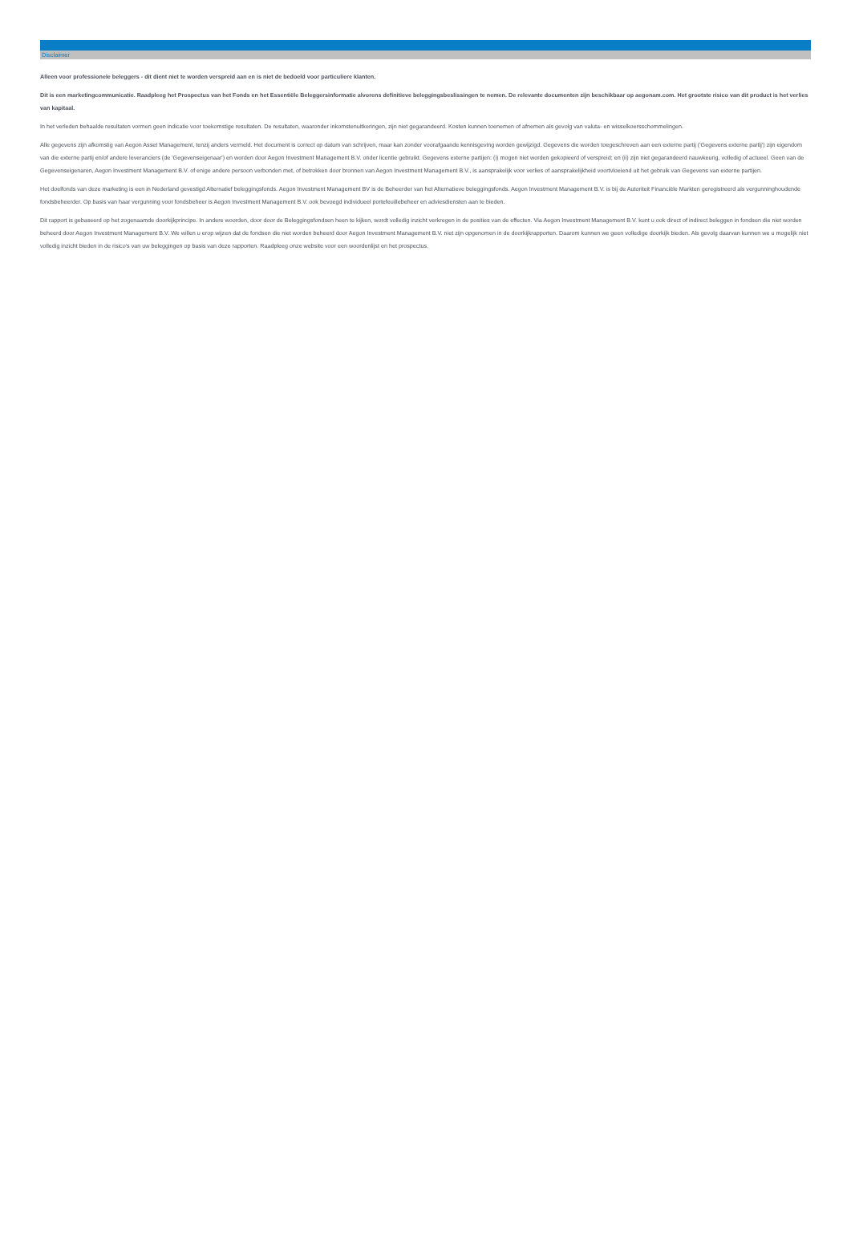Disclaimer
Alleen voor professionele beleggers - dit dient niet te worden verspreid aan en is niet de bedoeld voor particuliere klanten.
Dit is een marketingcommunicatie. Raadpleeg het Prospectus van het Fonds en het Essentiële Beleggersinformatie alvorens definitieve beleggingsbeslissingen te nemen. De relevante documenten zijn beschikbaar op aegonam.com. Het grootste risico van dit product is het verlies van kapitaal.
In het verleden behaalde resultaten vormen geen indicatie voor toekomstige resultaten. De resultaten, waaronder inkomstenuitkeringen, zijn niet gegarandeerd. Kosten kunnen toenemen of afnemen als gevolg van valuta- en wisselkoersschommelingen.
Alle gegevens zijn afkomstig van Aegon Asset Management, tenzij anders vermeld. Het document is correct op datum van schrijven, maar kan zonder voorafgaande kennisgeving worden gewijzigd. Gegevens die worden toegeschreven aan een externe partij ('Gegevens externe partij') zijn eigendom van die externe partij en/of andere leveranciers (de 'Gegevenseigenaar') en worden door Aegon Investment Management B.V. onder licentie gebruikt. Gegevens externe partijen: (i) mogen niet worden gekopieerd of verspreid; en (ii) zijn niet gegarandeerd nauwkeurig, volledig of actueel. Geen van de Gegevenseigenaren, Aegon Investment Management B.V. of enige andere persoon verbonden met, of betrokken door bronnen van Aegon Investment Management B.V., is aansprakelijk voor verlies of aansprakelijkheid voortvloeiend uit het gebruik van Gegevens van externe partijen.
Het doelfonds van deze marketing is een in Nederland gevestigd Alternatief beleggingsfonds. Aegon Investment Management BV is de Beheerder van het Alternatieve beleggingsfonds. Aegon Investment Management B.V. is bij de Autoriteit Financiële Markten geregistreerd als vergunninghoudende fondsbeheerder. Op basis van haar vergunning voor fondsbeheer is Aegon Investment Management B.V. ook bevoegd individueel portefeuillebeheer en adviesdiensten aan te bieden.
Dit rapport is gebaseerd op het zogenaamde doorkijkprincipe. In andere woorden, door door de Beleggingsfondsen heen te kijken, wordt volledig inzicht verkregen in de posities van de effecten. Via Aegon Investment Management B.V. kunt u ook direct of indirect beleggen in fondsen die niet worden beheerd door Aegon Investment Management B.V. We willen u erop wijzen dat de fondsen die niet worden beheerd door Aegon Investment Management B.V. niet zijn opgenomen in de doorkijkrapporten. Daarom kunnen we geen volledige doorkijk bieden. Als gevolg daarvan kunnen we u mogelijk niet volledig inzicht bieden in de risico's van uw beleggingen op basis van deze rapporten. Raadpleeg onze website voor een woordenlijst en het prospectus.